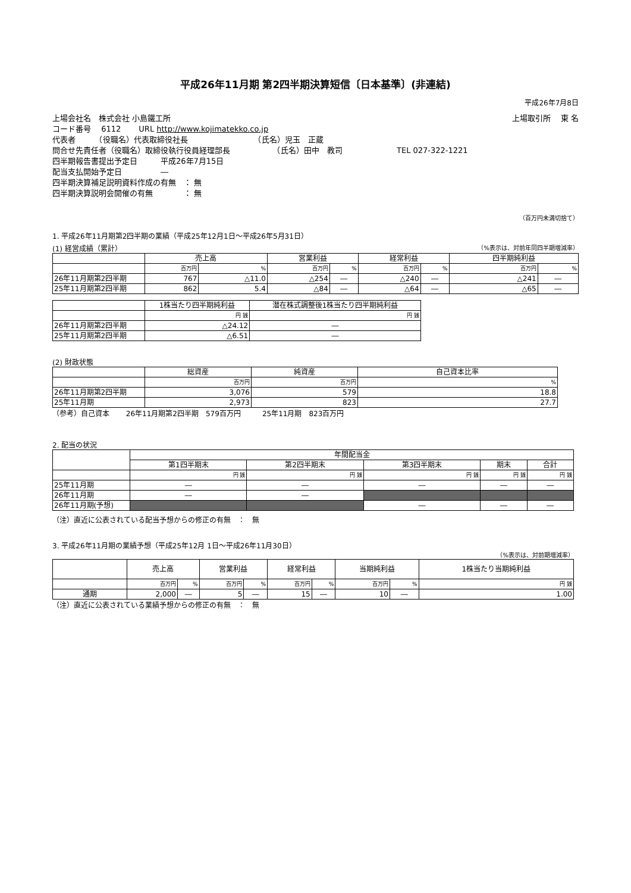平成26年11月期 第2四半期決算短信〔日本基準〕(非連結)
平成26年7月8日
上場会社名　株式会社 小島鐵工所 上場取引所　 東 名
コード番号　 6112　　 URL http://www.kojimatekko.co.jp
代表者　　　（役職名）代表取締役社長　　　　　　　　　（氏名）児玉　正蔵
問合せ先責任者（役職名）取締役執行役員経理部長　　　　　　（氏名）田中　教司　　　　　　　TEL 027-322-1221
四半期報告書提出予定日　　　平成26年7月15日
配当支払開始予定日　　　　　―
四半期決算補足説明資料作成の有無　： 無
四半期決算説明会開催の有無　　　　： 無
（百万円未満切捨て）
1. 平成26年11月期第2四半期の業績（平成25年12月1日～平成26年5月31日）
(1) 経営成績（累計） （%表示は、対前年同四半期増減率）
| | 売上高 | | 営業利益 | | 経常利益 | | 四半期純利益 | |
| --- | --- | --- | --- | --- | --- | --- | --- | --- |
| | 百万円 | % | 百万円 | % | 百万円 | % | 百万円 | % |
| 26年11月期第2四半期 | 767 | △11.0 | △254 | ― | △240 | ― | △241 | ― |
| 25年11月期第2四半期 | 862 | 5.4 | △84 | ― | △64 | ― | △65 | ― |
| | 1株当たり四半期純利益 | 潜在株式調整後1株当たり四半期純利益 |
| --- | --- | --- |
| | 円 銭 | 円 銭 |
| 26年11月期第2四半期 | △24.12 | ― |
| 25年11月期第2四半期 | △6.51 | ― |
(2) 財政状態
| | 総資産 | 純資産 | 自己資本比率 |
| --- | --- | --- | --- |
| | 百万円 | 百万円 | % |
| 26年11月期第2四半期 | 3,076 | 579 | 18.8 |
| 25年11月期 | 2,973 | 823 | 27.7 |
（参考）自己資本　　 26年11月期第2四半期　579百万円　　　25年11月期　823百万円
2. 配当の状況
| | 年間配当金 | | | | |
| --- | --- | --- | --- | --- | --- |
| | 第1四半期末 | 第2四半期末 | 第3四半期末 | 期末 | 合計 |
| | 円 銭 | 円 銭 | 円 銭 | 円 銭 | 円 銭 |
| 25年11月期 | ― | ― | ― | ― | ― |
| 26年11月期 | ― | ― | | | |
| 26年11月期(予想) | | | ― | ― | ― |
（注）直近に公表されている配当予想からの修正の有無　：　無
3. 平成26年11月期の業績予想（平成25年12月 1日～平成26年11月30日）
（%表示は、対前期増減率）
| | 売上高 | | 営業利益 | | 経常利益 | | 当期純利益 | | 1株当たり当期純利益 |
| --- | --- | --- | --- | --- | --- | --- | --- | --- | --- |
| | 百万円 | % | 百万円 | % | 百万円 | % | 百万円 | % | 円 銭 |
| 通期 | 2,000 | ― | 5 | ― | 15 | ― | 10 | ― | 1.00 |
（注）直近に公表されている業績予想からの修正の有無　：　無